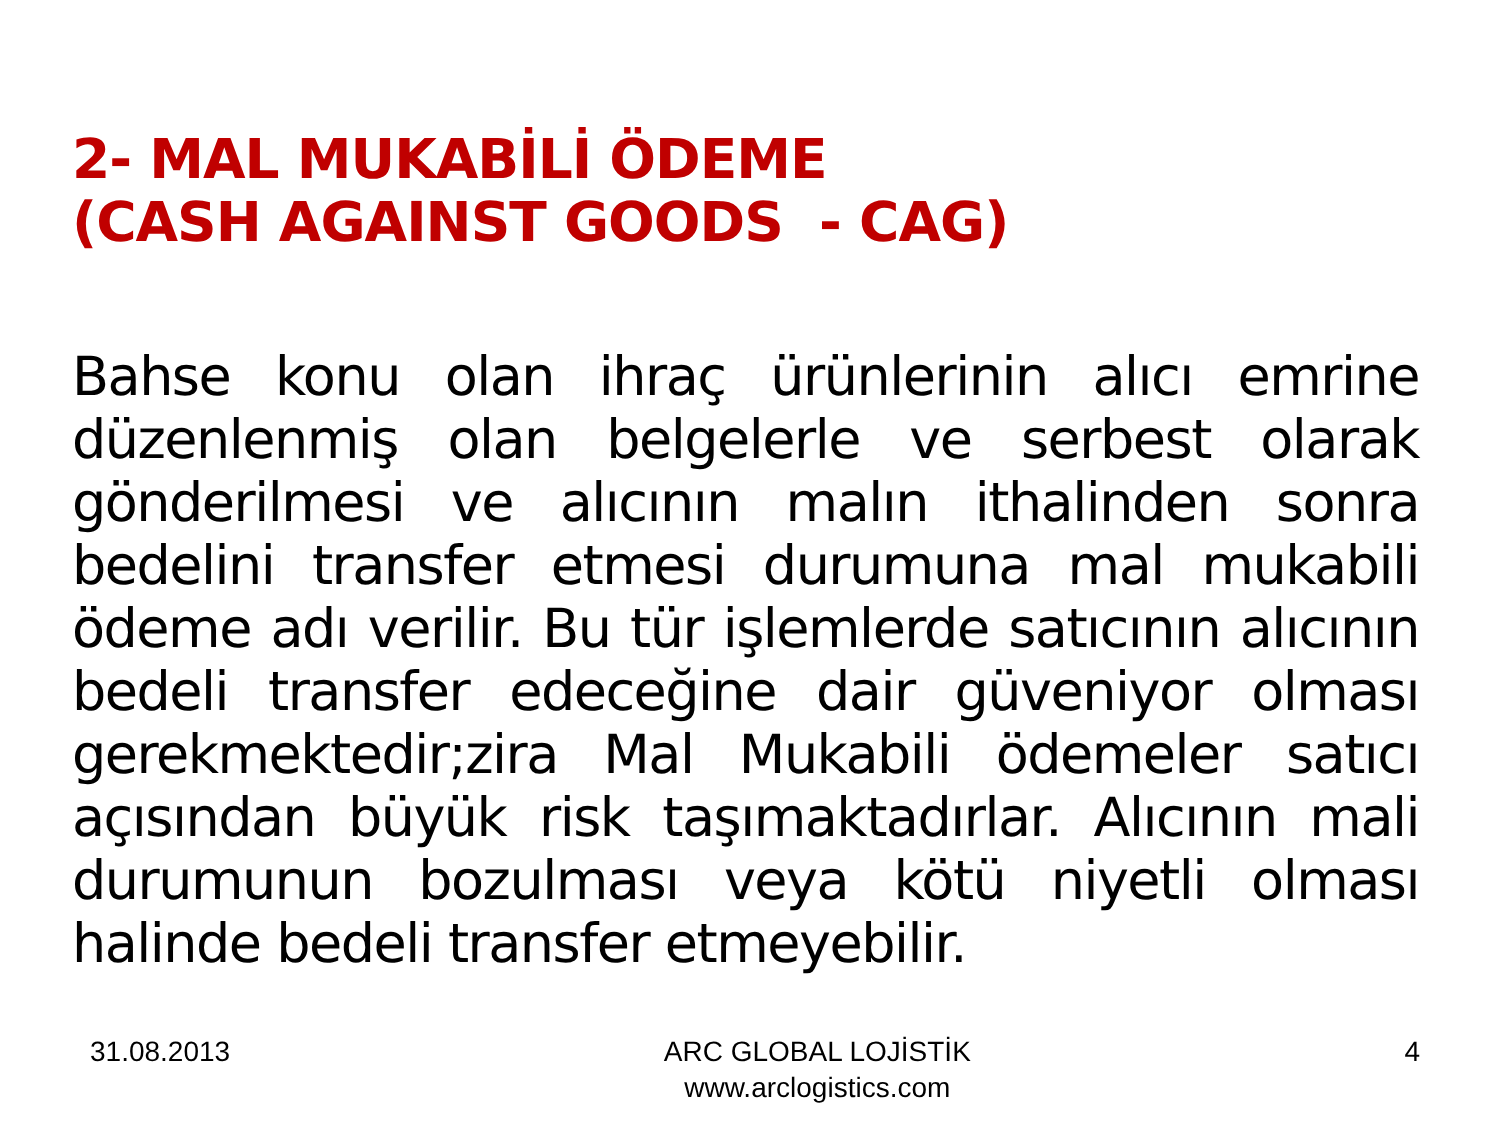2- MAL MUKABİLİ ÖDEME
(CASH AGAINST GOODS - CAG)
Bahse konu olan ihraç ürünlerinin alıcı emrine düzenlenmiş olan belgelerle ve serbest olarak gönderilmesi ve alıcının malın ithalinden sonra bedelini transfer etmesi durumuna mal mukabili ödeme adı verilir. Bu tür işlemlerde satıcının alıcının bedeli transfer edeceğine dair güveniyor olması gerekmektedir;zira Mal Mukabili ödemeler satıcı açısından büyük risk taşımaktadırlar. Alıcının mali durumunun bozulması veya kötü niyetli olması halinde bedeli transfer etmeyebilir.
31.08.2013 ARC GLOBAL LOJİSTİK
www.arclogistics.com 4